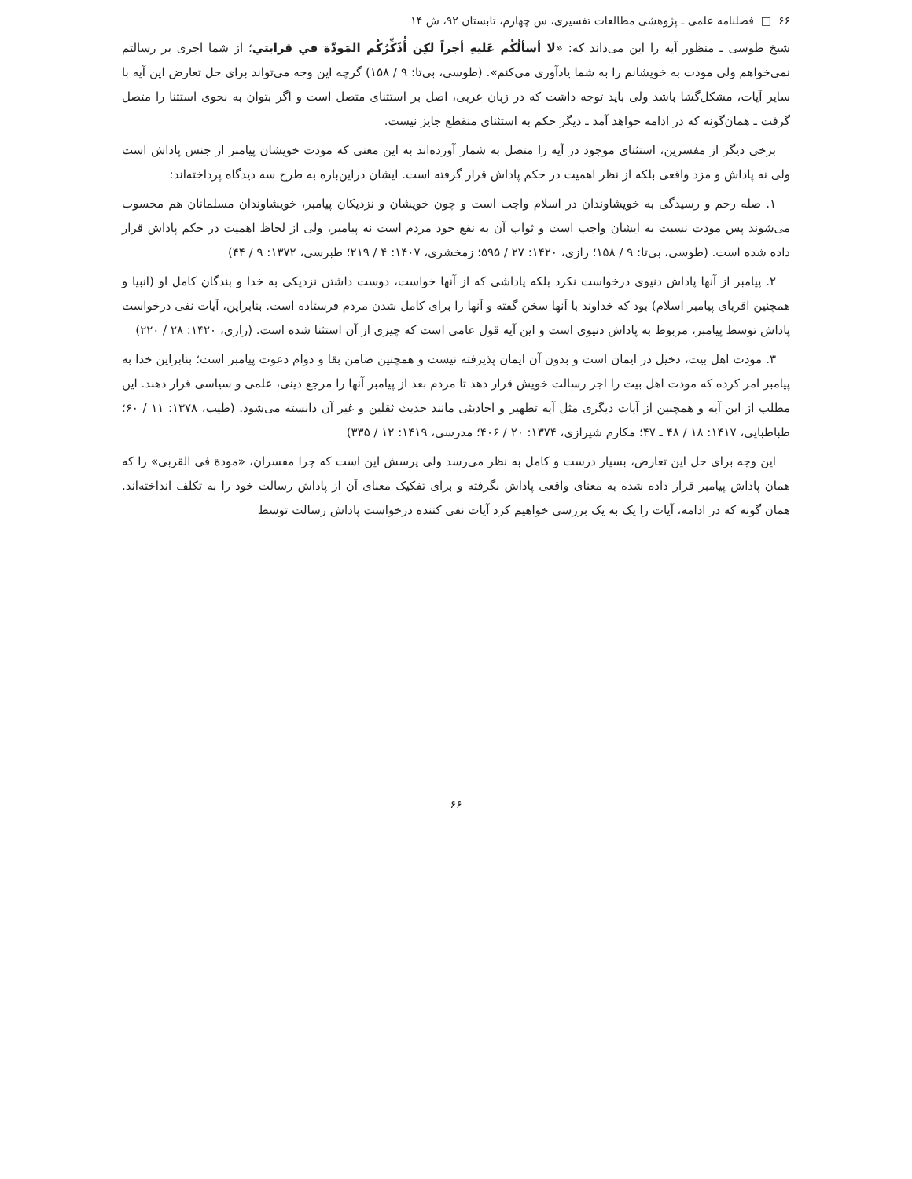۶۶ □ فصلنامه علمی ـ پژوهشی مطالعات تفسیری، س چهارم، تابستان ۹۲، ش ۱۴
شیخ طوسی ـ منظور آیه را این می‌داند که: «لا أسألُكُم عَليهِ أجراً لكِن أُذَكِّرُكُم المَودّة في قرابتي؛ از شما اجری بر رسالتم نمی‌خواهم ولی مودت به خویشانم را به شما یادآوری می‌کنم». (طوسی، بی‌تا: ۹ / ۱۵۸) گرچه این وجه می‌تواند برای حل تعارض این آیه با سایر آیات، مشکل‌گشا باشد ولی باید توجه داشت که در زبان عربی، اصل بر استثنای متصل است و اگر بتوان به نحوی استثنا را متصل گرفت ـ همان‌گونه که در ادامه خواهد آمد ـ دیگر حکم به استثنای منقطع جایز نیست.
برخی دیگر از مفسرین، استثنای موجود در آیه را متصل به شمار آورده‌اند به این معنی که مودت خویشان پیامبر از جنس پاداش است ولی نه پاداش و مزد واقعی بلکه از نظر اهمیت در حکم پاداش قرار گرفته است. ایشان دراین‌باره به طرح سه دیدگاه پرداخته‌اند:
۱. صله رحم و رسیدگی به خویشاوندان در اسلام واجب است و چون خویشان و نزدیکان پیامبر، خویشاوندان مسلمانان هم محسوب می‌شوند پس مودت نسبت به ایشان واجب است و ثواب آن به نفع خود مردم است نه پیامبر، ولی از لحاظ اهمیت در حکم پاداش قرار داده شده است. (طوسی، بی‌تا: ۹ / ۱۵۸؛ رازی، ۱۴۲۰: ۲۷ / ۵۹۵؛ زمخشری، ۱۴۰۷: ۴ / ۲۱۹؛ طبرسی، ۱۳۷۲: ۹ / ۴۴)
۲. پیامبر از آنها پاداش دنیوی درخواست نکرد بلکه پاداشی که از آنها خواست، دوست داشتن نزدیکی به خدا و بندگان کامل او (انبیا و همچنین اقربای پیامبر اسلام) بود که خداوند با آنها سخن گفته و آنها را برای کامل شدن مردم فرستاده است. بنابراین، آیات نفی درخواست پاداش توسط پیامبر، مربوط به پاداش دنیوی است و این آیه قول عامی است که چیزی از آن استثنا شده است. (رازی، ۱۴۲۰: ۲۸ / ۲۲۰)
۳. مودت اهل بیت، دخیل در ایمان است و بدون آن ایمان پذیرفته نیست و همچنین ضامن بقا و دوام دعوت پیامبر است؛ بنابراین خدا به پیامبر امر کرده که مودت اهل بیت را اجر رسالت خویش قرار دهد تا مردم بعد از پیامبر آنها را مرجع دینی، علمی و سیاسی قرار دهند. این مطلب از این آیه و همچنین از آیات دیگری مثل آیه تطهیر و احادیثی مانند حدیث ثقلین و غیر آن دانسته می‌شود. (طیب، ۱۳۷۸: ۱۱ / ۶۰؛ طباطبایی، ۱۴۱۷: ۱۸ / ۴۸ ـ ۴۷؛ مکارم شیرازی، ۱۳۷۴: ۲۰ / ۴۰۶؛ مدرسی، ۱۴۱۹: ۱۲ / ۳۳۵)
این وجه برای حل این تعارض، بسیار درست و کامل به نظر می‌رسد ولی پرسش این است که چرا مفسران، «مودة فی القربی» را که همان پاداش پیامبر قرار داده شده به معنای واقعی پاداش نگرفته و برای تفکیک معنای آن از پاداش رسالت خود را به تکلف انداخته‌اند. همان گونه که در ادامه، آیات را یک به یک بررسی خواهیم کرد آیات نفی کننده درخواست پاداش رسالت توسط
۶۶